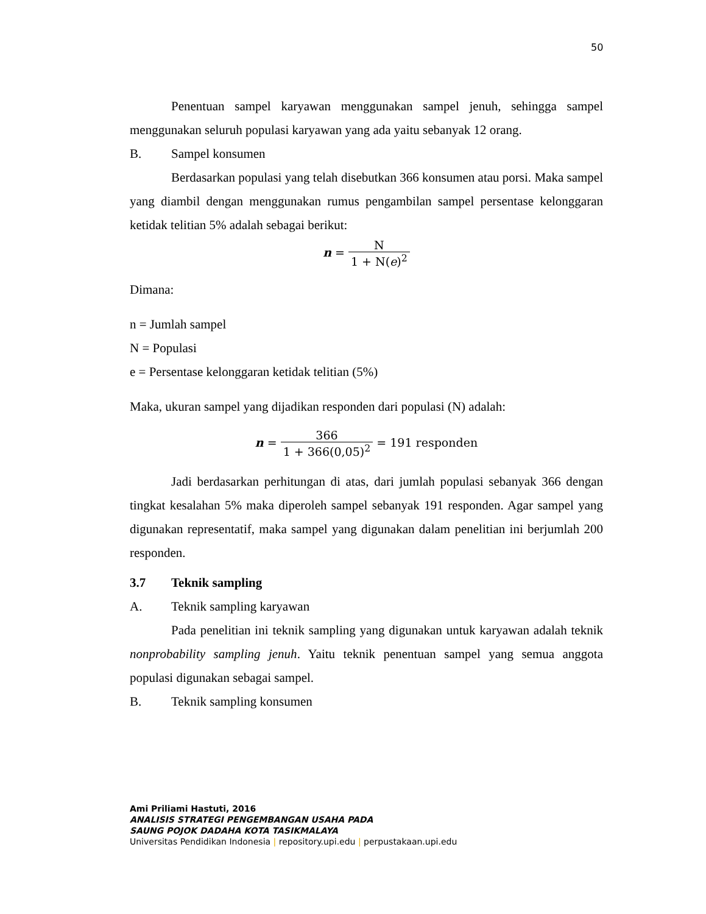50
Penentuan sampel karyawan menggunakan sampel jenuh, sehingga sampel menggunakan seluruh populasi karyawan yang ada yaitu sebanyak 12 orang.
B. Sampel konsumen
Berdasarkan populasi yang telah disebutkan 366 konsumen atau porsi. Maka sampel yang diambil dengan menggunakan rumus pengambilan sampel persentase kelonggaran ketidak telitian 5% adalah sebagai berikut:
n = N 1 + N(e)<sup>2</sup>
Dimana:
n = Jumlah sampel
N = Populasi
e = Persentase kelonggaran ketidak telitian (5%)
Maka, ukuran sampel yang dijadikan responden dari populasi (N) adalah:
n = 366 1 + 366(0,05)<sup>2</sup> = 191 responden
Jadi berdasarkan perhitungan di atas, dari jumlah populasi sebanyak 366 dengan tingkat kesalahan 5% maka diperoleh sampel sebanyak 191 responden. Agar sampel yang digunakan representatif, maka sampel yang digunakan dalam penelitian ini berjumlah 200 responden.
3.7 Teknik sampling
A. Teknik sampling karyawan
Pada penelitian ini teknik sampling yang digunakan untuk karyawan adalah teknik nonprobability sampling jenuh. Yaitu teknik penentuan sampel yang semua anggota populasi digunakan sebagai sampel.
B. Teknik sampling konsumen
Ami Priliami Hastuti, 2016
ANALISIS STRATEGI PENGEMBANGAN USAHA PADA
SAUNG POJOK DADAHA KOTA TASIKMALAYA
Universitas Pendidikan Indonesia | repository.upi.edu | perpustakaan.upi.edu